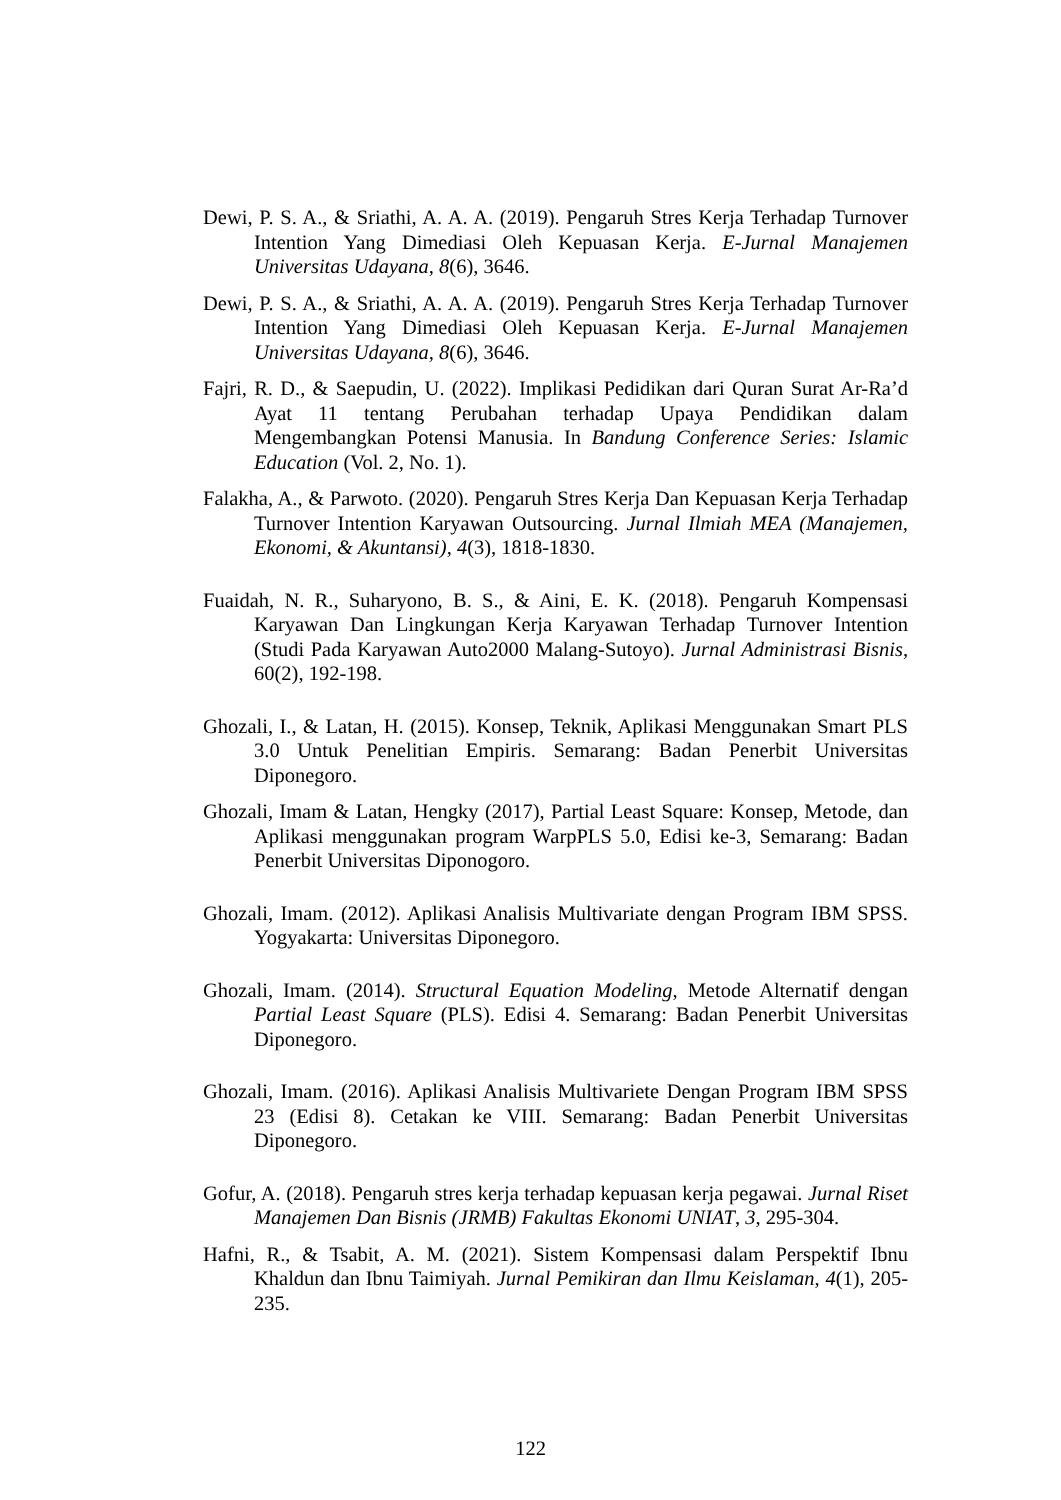Dewi, P. S. A., & Sriathi, A. A. A. (2019). Pengaruh Stres Kerja Terhadap Turnover Intention Yang Dimediasi Oleh Kepuasan Kerja. E-Jurnal Manajemen Universitas Udayana, 8(6), 3646.
Dewi, P. S. A., & Sriathi, A. A. A. (2019). Pengaruh Stres Kerja Terhadap Turnover Intention Yang Dimediasi Oleh Kepuasan Kerja. E-Jurnal Manajemen Universitas Udayana, 8(6), 3646.
Fajri, R. D., & Saepudin, U. (2022). Implikasi Pedidikan dari Quran Surat Ar-Ra’d Ayat 11 tentang Perubahan terhadap Upaya Pendidikan dalam Mengembangkan Potensi Manusia. In Bandung Conference Series: Islamic Education (Vol. 2, No. 1).
Falakha, A., & Parwoto. (2020). Pengaruh Stres Kerja Dan Kepuasan Kerja Terhadap Turnover Intention Karyawan Outsourcing. Jurnal Ilmiah MEA (Manajemen, Ekonomi, & Akuntansi), 4(3), 1818-1830.
Fuaidah, N. R., Suharyono, B. S., & Aini, E. K. (2018). Pengaruh Kompensasi Karyawan Dan Lingkungan Kerja Karyawan Terhadap Turnover Intention (Studi Pada Karyawan Auto2000 Malang-Sutoyo). Jurnal Administrasi Bisnis, 60(2), 192-198.
Ghozali, I., & Latan, H. (2015). Konsep, Teknik, Aplikasi Menggunakan Smart PLS 3.0 Untuk Penelitian Empiris. Semarang: Badan Penerbit Universitas Diponegoro.
Ghozali, Imam & Latan, Hengky (2017), Partial Least Square: Konsep, Metode, dan Aplikasi menggunakan program WarpPLS 5.0, Edisi ke-3, Semarang: Badan Penerbit Universitas Diponogoro.
Ghozali, Imam. (2012). Aplikasi Analisis Multivariate dengan Program IBM SPSS. Yogyakarta: Universitas Diponegoro.
Ghozali, Imam. (2014). Structural Equation Modeling, Metode Alternatif dengan Partial Least Square (PLS). Edisi 4. Semarang: Badan Penerbit Universitas Diponegoro.
Ghozali, Imam. (2016). Aplikasi Analisis Multivariete Dengan Program IBM SPSS 23 (Edisi 8). Cetakan ke VIII. Semarang: Badan Penerbit Universitas Diponegoro.
Gofur, A. (2018). Pengaruh stres kerja terhadap kepuasan kerja pegawai. Jurnal Riset Manajemen Dan Bisnis (JRMB) Fakultas Ekonomi UNIAT, 3, 295-304.
Hafni, R., & Tsabit, A. M. (2021). Sistem Kompensasi dalam Perspektif Ibnu Khaldun dan Ibnu Taimiyah. Jurnal Pemikiran dan Ilmu Keislaman, 4(1), 205-235.
122